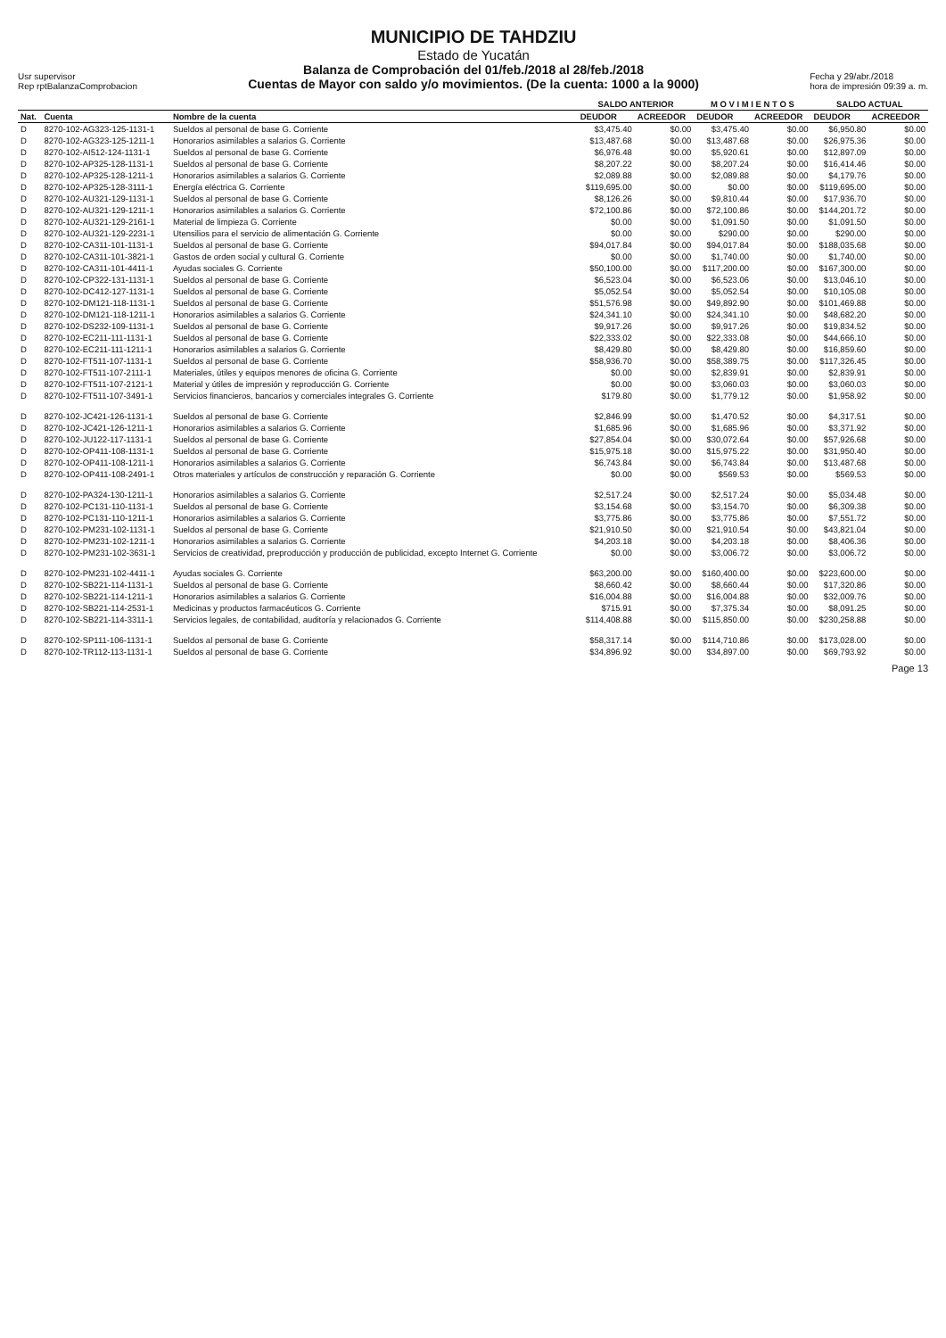Usr supervisor
Rep rptBalanzaComprobacion
MUNICIPIO DE TAHDZIU
Estado de Yucatán
Balanza de Comprobación del 01/feb./2018 al 28/feb./2018
Cuentas de Mayor con saldo y/o movimientos. (De la cuenta: 1000 a la 9000)
Fecha y 29/abr./2018
hora de impresión 09:39 a. m.
| | | | SALDO ANTERIOR | | M O V I M I E N T O S | | SALDO ACTUAL | |
| --- | --- | --- | --- | --- | --- | --- | --- | --- |
| Nat. | Cuenta | Nombre de la cuenta | DEUDOR | ACREEDOR | DEUDOR | ACREEDOR | DEUDOR | ACREEDOR |
| D | 8270-102-AG323-125-1131-1 | Sueldos al personal de base G. Corriente | $3,475.40 | $0.00 | $3,475.40 | $0.00 | $6,950.80 | $0.00 |
| D | 8270-102-AG323-125-1211-1 | Honorarios asimilables a salarios G. Corriente | $13,487.68 | $0.00 | $13,487.68 | $0.00 | $26,975.36 | $0.00 |
| D | 8270-102-AI512-124-1131-1 | Sueldos al personal de base G. Corriente | $6,976.48 | $0.00 | $5,920.61 | $0.00 | $12,897.09 | $0.00 |
| D | 8270-102-AP325-128-1131-1 | Sueldos al personal de base G. Corriente | $8,207.22 | $0.00 | $8,207.24 | $0.00 | $16,414.46 | $0.00 |
| D | 8270-102-AP325-128-1211-1 | Honorarios asimilables a salarios G. Corriente | $2,089.88 | $0.00 | $2,089.88 | $0.00 | $4,179.76 | $0.00 |
| D | 8270-102-AP325-128-3111-1 | Energía eléctrica G. Corriente | $119,695.00 | $0.00 | $0.00 | $0.00 | $119,695.00 | $0.00 |
| D | 8270-102-AU321-129-1131-1 | Sueldos al personal de base G. Corriente | $8,126.26 | $0.00 | $9,810.44 | $0.00 | $17,936.70 | $0.00 |
| D | 8270-102-AU321-129-1211-1 | Honorarios asimilables a salarios G. Corriente | $72,100.86 | $0.00 | $72,100.86 | $0.00 | $144,201.72 | $0.00 |
| D | 8270-102-AU321-129-2161-1 | Material de limpieza G. Corriente | $0.00 | $0.00 | $1,091.50 | $0.00 | $1,091.50 | $0.00 |
| D | 8270-102-AU321-129-2231-1 | Utensilios para el servicio de alimentación G. Corriente | $0.00 | $0.00 | $290.00 | $0.00 | $290.00 | $0.00 |
| D | 8270-102-CA311-101-1131-1 | Sueldos al personal de base G. Corriente | $94,017.84 | $0.00 | $94,017.84 | $0.00 | $188,035.68 | $0.00 |
| D | 8270-102-CA311-101-3821-1 | Gastos de orden social y cultural G. Corriente | $0.00 | $0.00 | $1,740.00 | $0.00 | $1,740.00 | $0.00 |
| D | 8270-102-CA311-101-4411-1 | Ayudas sociales G. Corriente | $50,100.00 | $0.00 | $117,200.00 | $0.00 | $167,300.00 | $0.00 |
| D | 8270-102-CP322-131-1131-1 | Sueldos al personal de base G. Corriente | $6,523.04 | $0.00 | $6,523.06 | $0.00 | $13,046.10 | $0.00 |
| D | 8270-102-DC412-127-1131-1 | Sueldos al personal de base G. Corriente | $5,052.54 | $0.00 | $5,052.54 | $0.00 | $10,105.08 | $0.00 |
| D | 8270-102-DM121-118-1131-1 | Sueldos al personal de base G. Corriente | $51,576.98 | $0.00 | $49,892.90 | $0.00 | $101,469.88 | $0.00 |
| D | 8270-102-DM121-118-1211-1 | Honorarios asimilables a salarios G. Corriente | $24,341.10 | $0.00 | $24,341.10 | $0.00 | $48,682.20 | $0.00 |
| D | 8270-102-DS232-109-1131-1 | Sueldos al personal de base G. Corriente | $9,917.26 | $0.00 | $9,917.26 | $0.00 | $19,834.52 | $0.00 |
| D | 8270-102-EC211-111-1131-1 | Sueldos al personal de base G. Corriente | $22,333.02 | $0.00 | $22,333.08 | $0.00 | $44,666.10 | $0.00 |
| D | 8270-102-EC211-111-1211-1 | Honorarios asimilables a salarios G. Corriente | $8,429.80 | $0.00 | $8,429.80 | $0.00 | $16,859.60 | $0.00 |
| D | 8270-102-FT511-107-1131-1 | Sueldos al personal de base G. Corriente | $58,936.70 | $0.00 | $58,389.75 | $0.00 | $117,326.45 | $0.00 |
| D | 8270-102-FT511-107-2111-1 | Materiales, útiles y equipos menores de oficina G. Corriente | $0.00 | $0.00 | $2,839.91 | $0.00 | $2,839.91 | $0.00 |
| D | 8270-102-FT511-107-2121-1 | Material y útiles de impresión y reproducción G. Corriente | $0.00 | $0.00 | $3,060.03 | $0.00 | $3,060.03 | $0.00 |
| D | 8270-102-FT511-107-3491-1 | Servicios financieros, bancarios y comerciales integrales G. Corriente | $179.80 | $0.00 | $1,779.12 | $0.00 | $1,958.92 | $0.00 |
| D | 8270-102-JC421-126-1131-1 | Sueldos al personal de base G. Corriente | $2,846.99 | $0.00 | $1,470.52 | $0.00 | $4,317.51 | $0.00 |
| D | 8270-102-JC421-126-1211-1 | Honorarios asimilables a salarios G. Corriente | $1,685.96 | $0.00 | $1,685.96 | $0.00 | $3,371.92 | $0.00 |
| D | 8270-102-JU122-117-1131-1 | Sueldos al personal de base G. Corriente | $27,854.04 | $0.00 | $30,072.64 | $0.00 | $57,926.68 | $0.00 |
| D | 8270-102-OP411-108-1131-1 | Sueldos al personal de base G. Corriente | $15,975.18 | $0.00 | $15,975.22 | $0.00 | $31,950.40 | $0.00 |
| D | 8270-102-OP411-108-1211-1 | Honorarios asimilables a salarios G. Corriente | $6,743.84 | $0.00 | $6,743.84 | $0.00 | $13,487.68 | $0.00 |
| D | 8270-102-OP411-108-2491-1 | Otros materiales y artículos de construcción y reparación G. Corriente | $0.00 | $0.00 | $569.53 | $0.00 | $569.53 | $0.00 |
| D | 8270-102-PA324-130-1211-1 | Honorarios asimilables a salarios G. Corriente | $2,517.24 | $0.00 | $2,517.24 | $0.00 | $5,034.48 | $0.00 |
| D | 8270-102-PC131-110-1131-1 | Sueldos al personal de base G. Corriente | $3,154.68 | $0.00 | $3,154.70 | $0.00 | $6,309.38 | $0.00 |
| D | 8270-102-PC131-110-1211-1 | Honorarios asimilables a salarios G. Corriente | $3,775.86 | $0.00 | $3,775.86 | $0.00 | $7,551.72 | $0.00 |
| D | 8270-102-PM231-102-1131-1 | Sueldos al personal de base G. Corriente | $21,910.50 | $0.00 | $21,910.54 | $0.00 | $43,821.04 | $0.00 |
| D | 8270-102-PM231-102-1211-1 | Honorarios asimilables a salarios G. Corriente | $4,203.18 | $0.00 | $4,203.18 | $0.00 | $8,406.36 | $0.00 |
| D | 8270-102-PM231-102-3631-1 | Servicios de creatividad, preproducción y producción de publicidad, excepto Internet G. Corriente | $0.00 | $0.00 | $3,006.72 | $0.00 | $3,006.72 | $0.00 |
| D | 8270-102-PM231-102-4411-1 | Ayudas sociales G. Corriente | $63,200.00 | $0.00 | $160,400.00 | $0.00 | $223,600.00 | $0.00 |
| D | 8270-102-SB221-114-1131-1 | Sueldos al personal de base G. Corriente | $8,660.42 | $0.00 | $8,660.44 | $0.00 | $17,320.86 | $0.00 |
| D | 8270-102-SB221-114-1211-1 | Honorarios asimilables a salarios G. Corriente | $16,004.88 | $0.00 | $16,004.88 | $0.00 | $32,009.76 | $0.00 |
| D | 8270-102-SB221-114-2531-1 | Medicinas y productos farmacéuticos G. Corriente | $715.91 | $0.00 | $7,375.34 | $0.00 | $8,091.25 | $0.00 |
| D | 8270-102-SB221-114-3311-1 | Servicios legales, de contabilidad, auditoría y relacionados G. Corriente | $114,408.88 | $0.00 | $115,850.00 | $0.00 | $230,258.88 | $0.00 |
| D | 8270-102-SP111-106-1131-1 | Sueldos al personal de base G. Corriente | $58,317.14 | $0.00 | $114,710.86 | $0.00 | $173,028.00 | $0.00 |
| D | 8270-102-TR112-113-1131-1 | Sueldos al personal de base G. Corriente | $34,896.92 | $0.00 | $34,897.00 | $0.00 | $69,793.92 | $0.00 |
Page 13